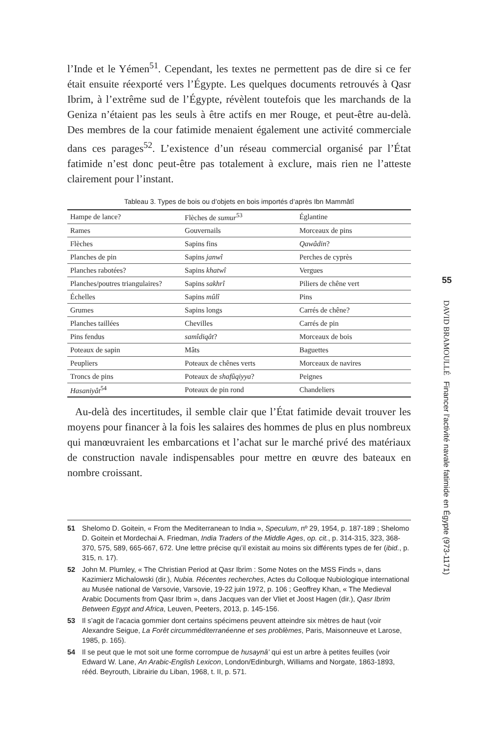l’Inde et le Yémen<sup>51</sup>. Cependant, les textes ne permettent pas de dire si ce fer était ensuite réexporté vers l’Égypte. Les quelques documents retrouvés à Qasr Ibrim, à l’extrême sud de l’Égypte, révèlent toutefois que les marchands de la Geniza n’étaient pas les seuls à être actifs en mer Rouge, et peut-être au-delà. Des membres de la cour fatimide menaient également une activité commerciale dans ces parages<sup>52</sup>. L’existence d’un réseau commercial organisé par l’État fatimide n’est donc peut-être pas totalement à exclure, mais rien ne l’atteste clairement pour l’instant.
Tableau 3. Types de bois ou d’objets en bois importés d’après Ibn Mammâtî
| Hampe de lance? | Flèches de sumur<sup>53</sup> | Églantine |
| Rames | Gouvernails | Morceaux de pins |
| Flèches | Sapins fins | Qawâdin ? |
| Planches de pin | Sapins janwî | Perches de cyprès |
| Planches rabotées? | Sapins khatwî | Vergues |
| Planches/poutres triangulaires? | Sapins sakhrî | Piliers de chêne vert |
| Échelles | Sapins mûlî | Pins |
| Grumes | Sapins longs | Carrés de chêne? |
| Planches taillées | Chevilles | Carrés de pin |
| Pins fendus | samîdiqât ? | Morceaux de bois |
| Poteaux de sapin | Mâts | Baguettes |
| Peupliers | Poteaux de chênes verts | Morceaux de navires |
| Troncs de pins | Poteaux de shafûqiyya ? | Peignes |
| Hasaniyât<sup>54</sup> | Poteaux de pin rond | Chandeliers |
Au-delà des incertitudes, il semble clair que l’État fatimide devait trouver les moyens pour financer à la fois les salaires des hommes de plus en plus nombreux qui manœuvraient les embarcations et l’achat sur le marché privé des matériaux de construction navale indispensables pour mettre en œuvre des bateaux en nombre croissant.
51 Shelomo D. Goitein, « From the Mediterranean to India », Speculum, nº 29, 1954, p. 187-189 ; Shelomo D. Goitein et Mordechai A. Friedman, India Traders of the Middle Ages, op. cit., p. 314-315, 323, 368-370, 575, 589, 665-667, 672. Une lettre précise qu’il existait au moins six différents types de fer (ibid., p. 315, n. 17).
52 John M. Plumley, « The Christian Period at Qasr Ibrim : Some Notes on the MSS Finds », dans Kazimierz Michalowski (dir.), Nubia. Récentes recherches, Actes du Colloque Nubiologique international au Musée national de Varsovie, Varsovie, 19-22 juin 1972, p. 106 ; Geoffrey Khan, « The Medieval Arabic Documents from Qasr Ibrim », dans Jacques van der Vliet et Joost Hagen (dir.), Qasr Ibrim Between Egypt and Africa, Leuven, Peeters, 2013, p. 145-156.
53 Il s’agit de l’acacia gommier dont certains spécimens peuvent atteindre six mètres de haut (voir Alexandre Seigue, La Forêt circumméditerranéenne et ses problèmes, Paris, Maisonneuve et Larose, 1985, p. 165).
54 Il se peut que le mot soit une forme corrompue de husaynâ’ qui est un arbre à petites feuilles (voir Edward W. Lane, An Arabic-English Lexicon, London/Edinburgh, Williams and Norgate, 1863-1893, rééd. Beyrouth, Librairie du Liban, 1968, t. II, p. 571.
55
DAVID BRAMOULLÉ Financer l’activité navale fatimide en Égypte (973-1171)